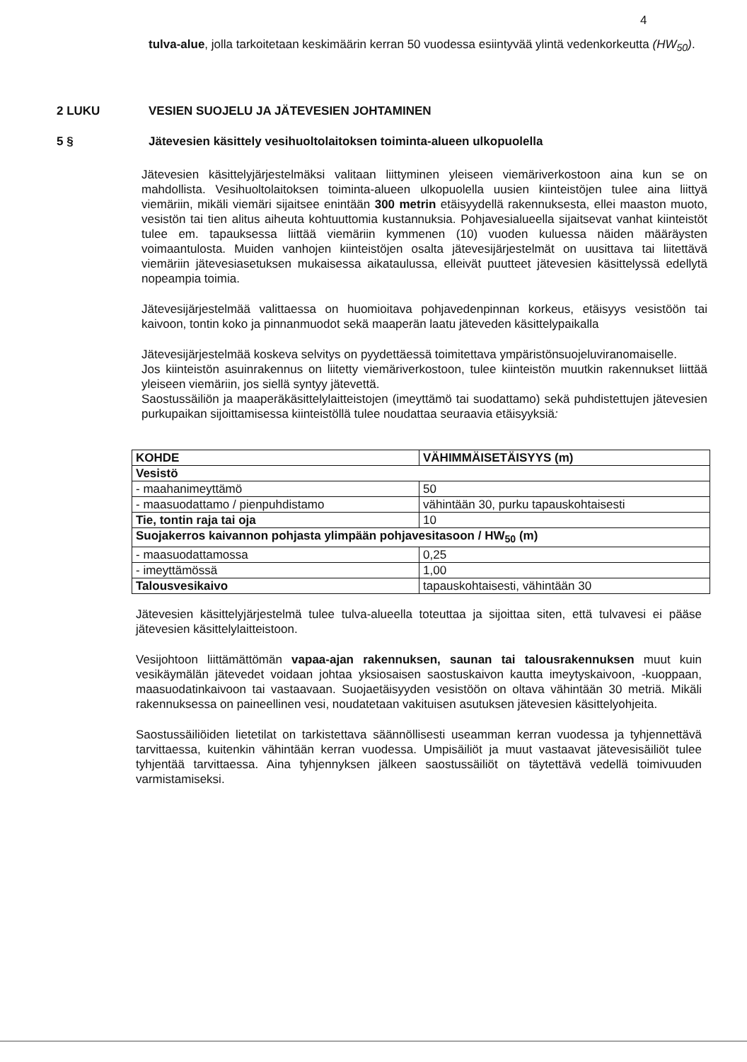4
tulva-alue, jolla tarkoitetaan keskimäärin kerran 50 vuodessa esiintyvää ylintä vedenkorkeutta (HW<sub>50</sub>).
2 LUKU VESIEN SUOJELU JA JÄTEVESIEN JOHTAMINEN
5 § Jätevesien käsittely vesihuoltolaitoksen toiminta-alueen ulkopuolella
Jätevesien käsittelyjärjestelmäksi valitaan liittyminen yleiseen viemäriverkostoon aina kun se on mahdollista. Vesihuoltolaitoksen toiminta-alueen ulkopuolella uusien kiinteistöjen tulee aina liittyä viemäriin, mikäli viemäri sijaitsee enintään 300 metrin etäisyydellä rakennuksesta, ellei maaston muoto, vesistön tai tien alitus aiheuta kohtuuttomia kustannuksia. Pohjavesialueella sijaitsevat vanhat kiinteistöt tulee em. tapauksessa liittää viemäriin kymmenen (10) vuoden kuluessa näiden määräysten voimaantulosta. Muiden vanhojen kiinteistöjen osalta jätevesijärjestelmät on uusittava tai liitettävä viemäriin jätevesiasetuksen mukaisessa aikataulussa, elleivät puutteet jätevesien käsittelyssä edellytä nopeampia toimia.
Jätevesijärjestelmää valittaessa on huomioitava pohjavedenpinnan korkeus, etäisyys vesistöön tai kaivoon, tontin koko ja pinnanmuodot sekä maaperän laatu jäteveden käsittelypaikalla
Jätevesijärjestelmää koskeva selvitys on pyydettäessä toimitettava ympäristönsuojeluviranomaiselle.
Jos kiinteistön asuinrakennus on liitetty viemäriverkostoon, tulee kiinteistön muutkin rakennukset liittää yleiseen viemäriin, jos siellä syntyy jätevettä.
Saostussäiliön ja maaperäkäsittelylaitteistojen (imeyttämö tai suodattamo) sekä puhdistettujen jätevesien purkupaikan sijoittamisessa kiinteistöllä tulee noudattaa seuraavia etäisyyksiä:
| KOHDE | VÄHIMMÄISETÄISYYS (m) |
| Vesistö | |
| - maahanimeyttämö | 50 |
| - maasuodattamo / pienpuhdistamo | vähintään 30, purku tapauskohtaisesti |
| Tie, tontin raja tai oja | 10 |
| Suojakerros kaivannon pohjasta ylimpään pohjavesitasoon / HW<sub>50</sub> (m) | |
| - maasuodattamossa | 0,25 |
| - imeyttämössä | 1,00 |
| Talousvesikaivo | tapauskohtaisesti, vähintään 30 |
Jätevesien käsittelyjärjestelmä tulee tulva-alueella toteuttaa ja sijoittaa siten, että tulvavesi ei pääse jätevesien käsittelylaitteistoon.
Vesijohtoon liittämättömän vapaa-ajan rakennuksen, saunan tai talousrakennuksen muut kuin vesikäymälän jätevedet voidaan johtaa yksiosaisen saostuskaivon kautta imeytyskaivoon, -kuoppaan, maasuodatinkaivoon tai vastaavaan. Suojaetäisyyden vesistöön on oltava vähintään 30 metriä. Mikäli rakennuksessa on paineellinen vesi, noudatetaan vakituisen asutuksen jätevesien käsittelyohjeita.
Saostussäiliöiden lietetilat on tarkistettava säännöllisesti useamman kerran vuodessa ja tyhjennettävä tarvittaessa, kuitenkin vähintään kerran vuodessa. Umpisäiliöt ja muut vastaavat jätevesisäiliöt tulee tyhjentää tarvittaessa. Aina tyhjennyksen jälkeen saostussäiliöt on täytettävä vedellä toimivuuden varmistamiseksi.